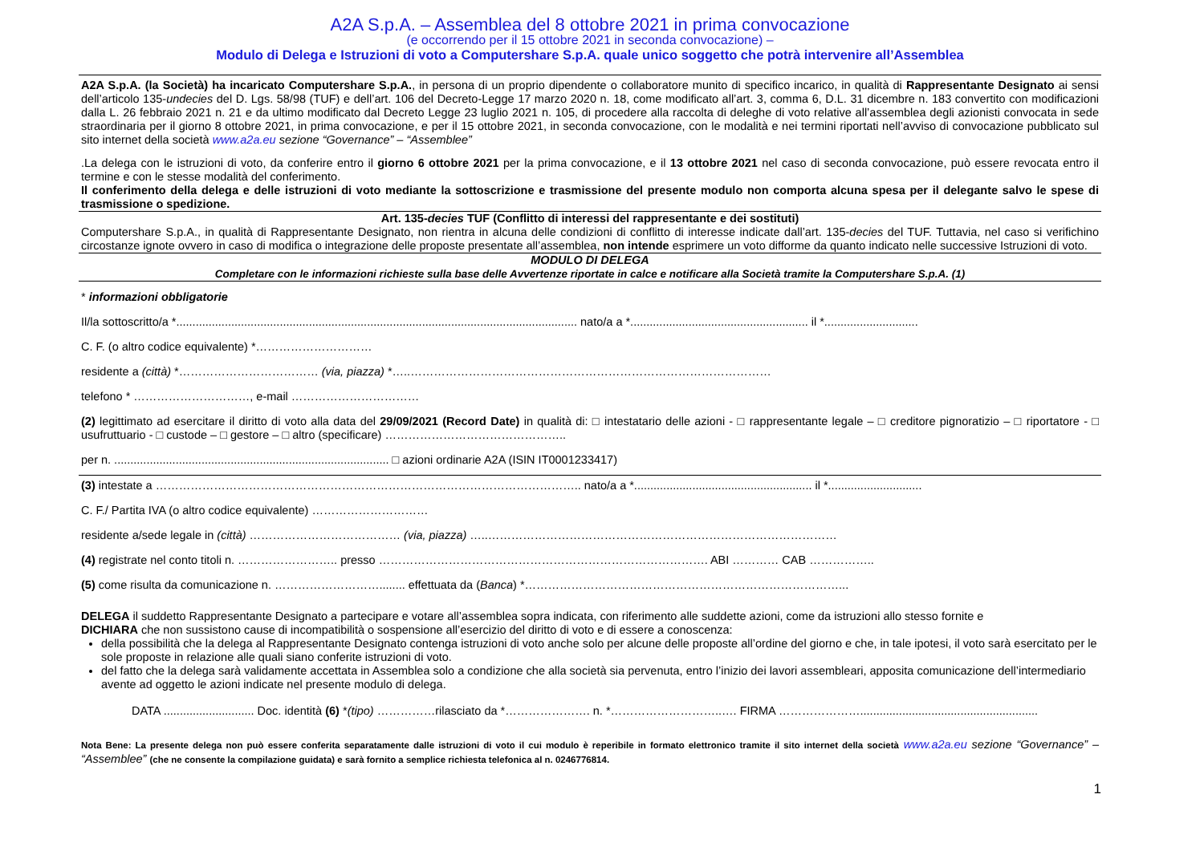A2A S.p.A. – Assemblea del 8 ottobre 2021 in prima convocazione
(e occorrendo per il 15 ottobre 2021 in seconda convocazione) –
Modulo di Delega e Istruzioni di voto a Computershare S.p.A. quale unico soggetto che potrà intervenire all’Assemblea
A2A S.p.A. (la Società) ha incaricato Computershare S.p.A., in persona di un proprio dipendente o collaboratore munito di specifico incarico, in qualità di Rappresentante Designato ai sensi dell’articolo 135-undecies del D. Lgs. 58/98 (TUF) e dell’art. 106 del Decreto-Legge 17 marzo 2020 n. 18, come modificato all’art. 3, comma 6, D.L. 31 dicembre n. 183 convertito con modificazioni dalla L. 26 febbraio 2021 n. 21 e da ultimo modificato dal Decreto Legge 23 luglio 2021 n. 105, di procedere alla raccolta di deleghe di voto relative all’assemblea degli azionisti convocata in sede straordinaria per il giorno 8 ottobre 2021, in prima convocazione, e per il 15 ottobre 2021, in seconda convocazione, con le modalità e nei termini riportati nell’avviso di convocazione pubblicato sul sito internet della società www.a2a.eu sezione “Governance” – “Assemblee”
.La delega con le istruzioni di voto, da conferire entro il giorno 6 ottobre 2021 per la prima convocazione, e il 13 ottobre 2021 nel caso di seconda convocazione, può essere revocata entro il termine e con le stesse modalità del conferimento.
Il conferimento della delega e delle istruzioni di voto mediante la sottoscrizione e trasmissione del presente modulo non comporta alcuna spesa per il delegante salvo le spese di trasmissione o spedizione.
Art. 135-decies TUF (Conflitto di interessi del rappresentante e dei sostituti)
Computershare S.p.A., in qualità di Rappresentante Designato, non rientra in alcuna delle condizioni di conflitto di interesse indicate dall’art. 135-decies del TUF. Tuttavia, nel caso si verifichino circostanze ignote ovvero in caso di modifica o integrazione delle proposte presentate all’assemblea, non intende esprimere un voto difforme da quanto indicato nelle successive Istruzioni di voto.
MODULO DI DELEGA
Completare con le informazioni richieste sulla base delle Avvertenze riportate in calce e notificare alla Società tramite la Computershare S.p.A. (1)
* informazioni obbligatorie
Il/la sottoscritto/a *............................................................................................................................ nato/a a *....................................................... il *.............................
C. F. (o altro codice equivalente) *…………………………
residente a (città) *……………………………… (via, piazza) *…..…………………………………………………………………………………
telefono * …………………………, e-mail ……………………………
(2) legittimato ad esercitare il diritto di voto alla data del 29/09/2021 (Record Date) in qualità di: □ intestatario delle azioni - □ rappresentante legale – □ creditore pignoratizio – □ riportatore - □ usufruttuario - □ custode – □ gestore – □ altro (specificare) ………………………………………..
per n. ..................................................................................... □ azioni ordinarie A2A (ISIN IT0001233417)
(3) intestate a ……………………………………………………………………………………………….. nato/a a *....................................................... il *.............................
C. F./ Partita IVA (o altro codice equivalente) …………………………
residente a/sede legale in (città) ………………………………… (via, piazza) …..………………………………………………………………………………
(4) registrate nel conto titoli n. …………………….. presso …………………………………………………………………………. ABI ………… CAB ……………..
(5) come risulta da comunicazione n. ………………………........ effettuata da (Banca) *………………………………………………………………………...
DELEGA il suddetto Rappresentante Designato a partecipare e votare all’assemblea sopra indicata, con riferimento alle suddette azioni, come da istruzioni allo stesso fornite e
DICHIARA che non sussistono cause di incompatibilità o sospensione all’esercizio del diritto di voto e di essere a conoscenza:
della possibilità che la delega al Rappresentante Designato contenga istruzioni di voto anche solo per alcune delle proposte all’ordine del giorno e che, in tale ipotesi, il voto sarà esercitato per le sole proposte in relazione alle quali siano conferite istruzioni di voto.
del fatto che la delega sarà validamente accettata in Assemblea solo a condizione che alla società sia pervenuta, entro l’inizio dei lavori assembleari, apposita comunicazione dell’intermediario avente ad oggetto le azioni indicate nel presente modulo di delega.
DATA ............................ Doc. identità (6) *(tipo) ……………rilasciato da *…………………. n. *………………………..…. FIRMA ………………….......................................................
Nota Bene: La presente delega non può essere conferita separatamente dalle istruzioni di voto il cui modulo è reperibile in formato elettronico tramite il sito internet della società www.a2a.eu sezione “Governance” – “Assemblee” (che ne consente la compilazione guidata) e sarà fornito a semplice richiesta telefonica al n. 0246776814.
1